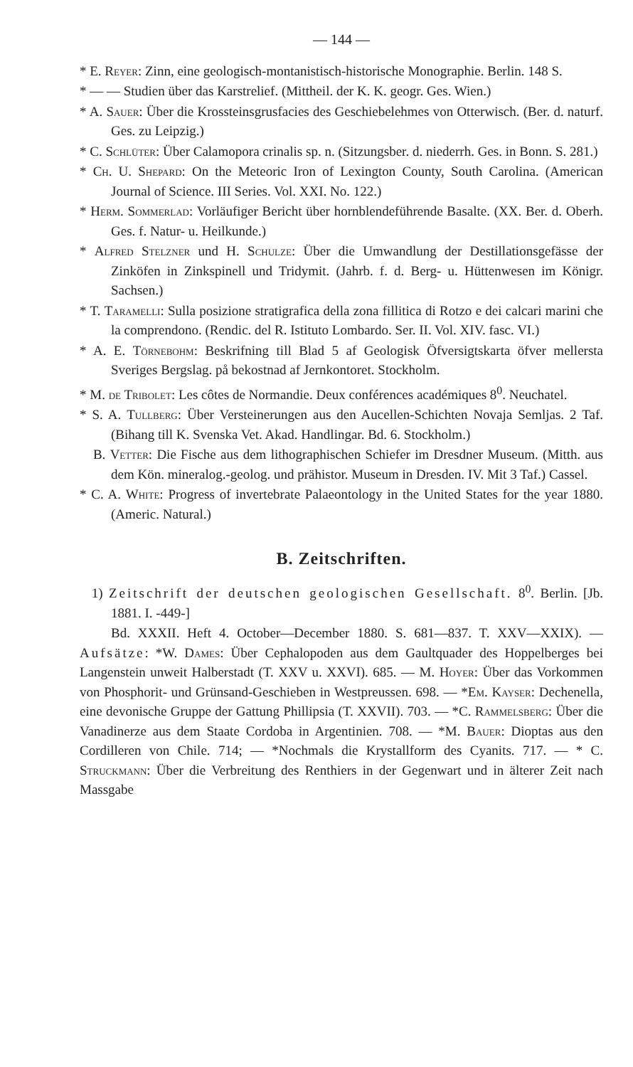— 144 —
* E. Reyer: Zinn, eine geologisch-montanistisch-historische Monographie. Berlin. 148 S.
* — — Studien über das Karstrelief. (Mittheil. der K. K. geogr. Ges. Wien.)
* A. Sauer: Über die Krossteinsgrusfacies des Geschiebelehmes von Otterwisch. (Ber. d. naturf. Ges. zu Leipzig.)
* C. Schlüter: Über Calamopora crinalis sp. n. (Sitzungsber. d. niederrh. Ges. in Bonn. S. 281.)
* Ch. U. Shepard: On the Meteoric Iron of Lexington County, South Carolina. (American Journal of Science. III Series. Vol. XXI. No. 122.)
* Herm. Sommerlad: Vorläufiger Bericht über hornblendeführende Basalte. (XX. Ber. d. Oberh. Ges. f. Natur- u. Heilkunde.)
* Alfred Stelzner und H. Schulze: Über die Umwandlung der Destillationsgefässe der Zinköfen in Zinkspinell und Tridymit. (Jahrb. f. d. Berg- u. Hüttenwesen im Königr. Sachsen.)
* T. Taramelli: Sulla posizione stratigrafica della zona fillitica di Rotzo e dei calcari marini che la comprendono. (Rendic. del R. Istituto Lombardo. Ser. II. Vol. XIV. fasc. VI.)
* A. E. Törnebohm: Beskrifning till Blad 5 af Geologisk Öfversigtskarta öfver mellersta Sveriges Bergslag. på bekostnad af Jernkontoret. Stockholm.
* M. de Tribolet: Les côtes de Normandie. Deux conférences académiques 8<sup>0</sup>. Neuchatel.
* S. A. Tullberg: Über Versteinerungen aus den Aucellen-Schichten Novaja Semljas. 2 Taf. (Bihang till K. Svenska Vet. Akad. Handlingar. Bd. 6. Stockholm.)
B. Vetter: Die Fische aus dem lithographischen Schiefer im Dresdner Museum. (Mitth. aus dem Kön. mineralog.-geolog. und prähistor. Museum in Dresden. IV. Mit 3 Taf.) Cassel.
* C. A. White: Progress of invertebrate Palaeontology in the United States for the year 1880. (Americ. Natural.)
B. Zeitschriften.
1) Zeitschrift der deutschen geologischen Gesellschaft. 8<sup>0</sup>. Berlin. [Jb. 1881. I. -449-]
Bd. XXXII. Heft 4. October—December 1880. S. 681—837. T. XXV—XXIX). — Aufsätze: *W. Dames: Über Cephalopoden aus dem Gaultquader des Hoppelberges bei Langenstein unweit Halberstadt (T. XXV u. XXVI). 685. — M. Hoyer: Über das Vorkommen von Phosphorit- und Grünsand-Geschieben in Westpreussen. 698. — *Em. Kayser: Dechenella, eine devonische Gruppe der Gattung Phillipsia (T. XXVII). 703. — *C. Rammelsberg: Über die Vanadinerze aus dem Staate Cordoba in Argentinien. 708. — *M. Bauer: Dioptas aus den Cordilleren von Chile. 714; — *Nochmals die Krystallform des Cyanits. 717. — * C. Struckmann: Über die Verbreitung des Renthiers in der Gegenwart und in älterer Zeit nach Massgabe